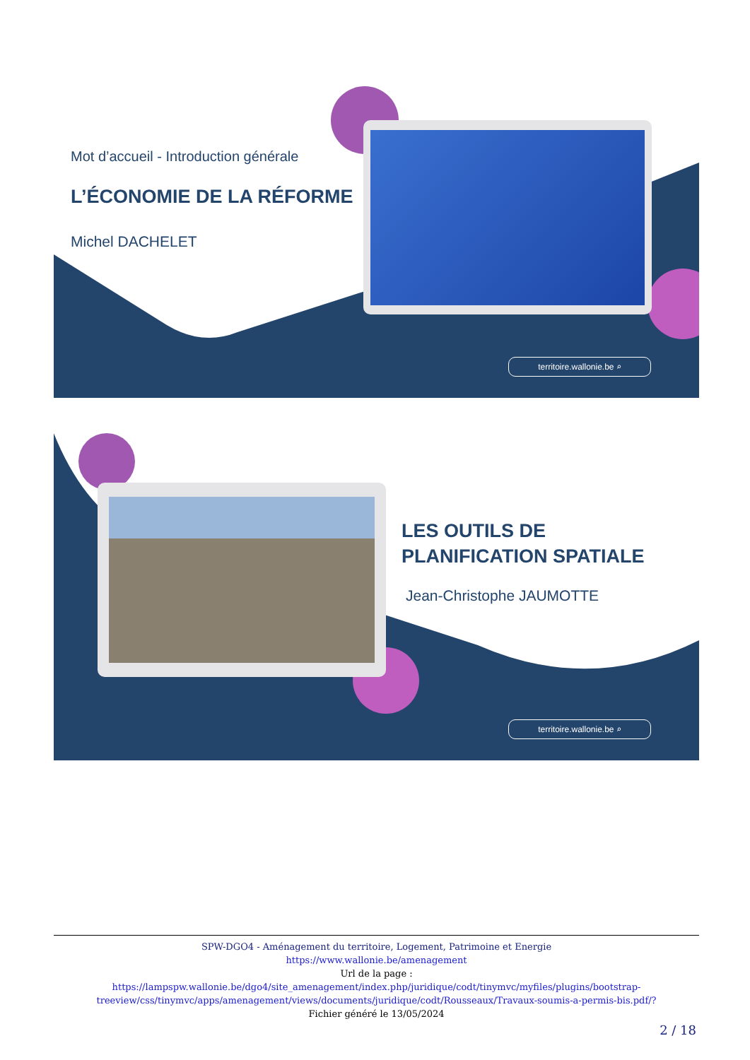Mot d’accueil - Introduction générale
L’ÉCONOMIE DE LA RÉFORME
Michel DACHELET
territoire.wallonie.be ⌕
LES OUTILS DE
PLANIFICATION SPATIALE
Jean-Christophe JAUMOTTE
territoire.wallonie.be ⌕
SPW-DGO4 - Aménagement du territoire, Logement, Patrimoine et Energie
https://www.wallonie.be/amenagement
Url de la page :
https://lampspw.wallonie.be/dgo4/site_amenagement/index.php/juridique/codt/tinymvc/myfiles/plugins/bootstrap-treeview/css/tinymvc/apps/amenagement/views/documents/juridique/codt/Rousseaux/Travaux-soumis-a-permis-bis.pdf/?
Fichier généré le 13/05/2024
2 / 18